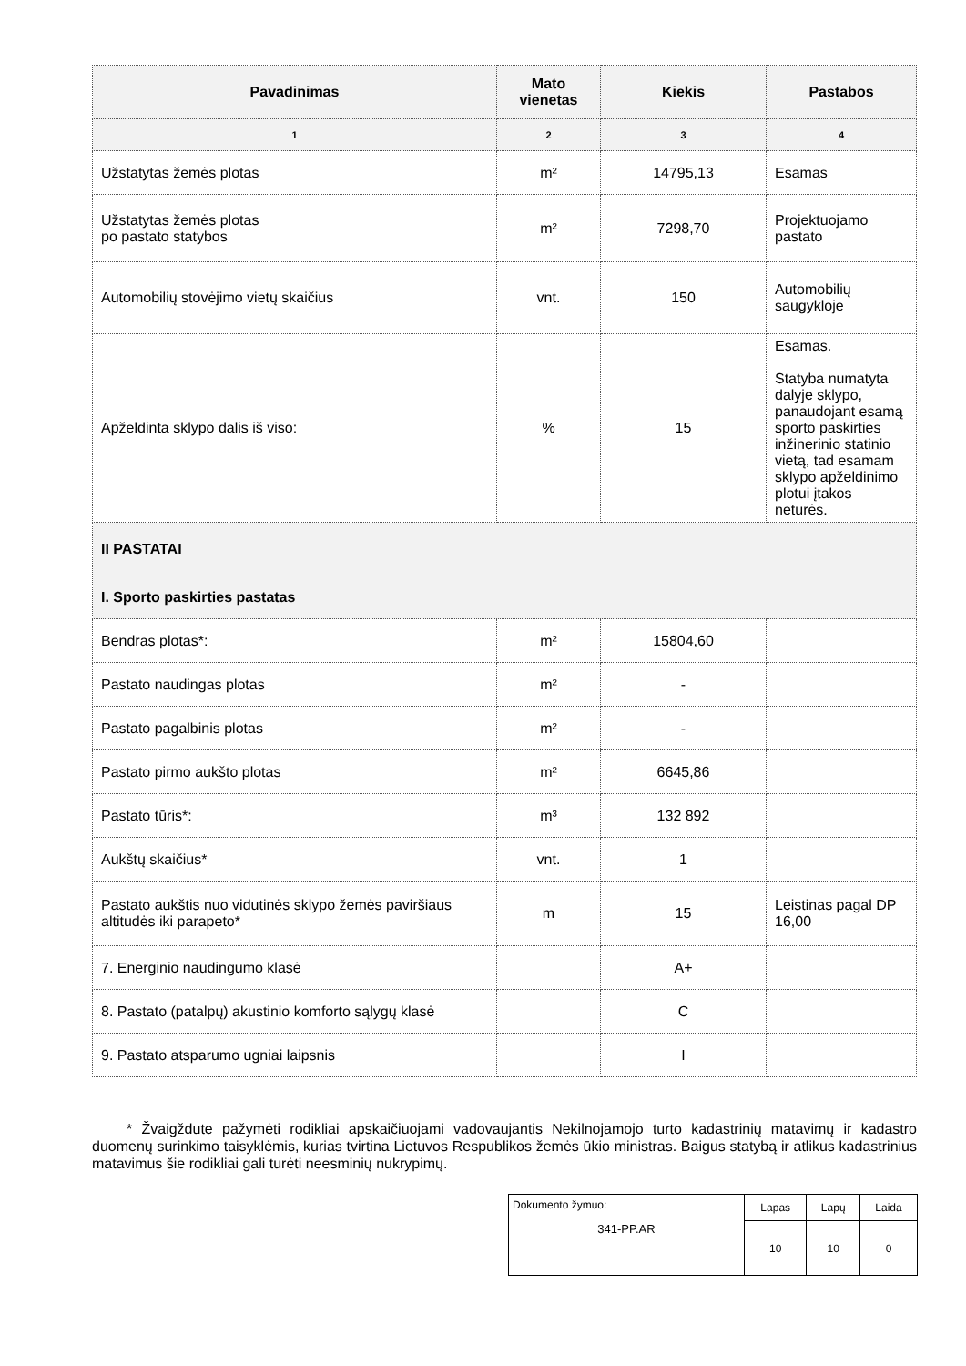| Pavadinimas | Mato vienetas | Kiekis | Pastabos |
| --- | --- | --- | --- |
| 1 | 2 | 3 | 4 |
| Užstatytas žemės plotas | m² | 14795,13 | Esamas |
| Užstatytas žemės plotas po pastato statybos | m² | 7298,70 | Projektuojamo pastato |
| Automobilių stovėjimo vietų skaičius | vnt. | 150 | Automobilių saugykloje |
| Apželdinta sklypo dalis iš viso: | % | 15 | Esamas. Statyba numatyta dalyje sklypo, panaudojant esamą sporto paskirties inžinerinio statinio vietą, tad esamam sklypo apželdinimo plotui įtakos neturės. |
| II PASTATAI | | | |
| I. Sporto paskirties pastatas | | | |
| Bendras plotas*: | m² | 15804,60 | |
| Pastato naudingas plotas | m² | - | |
| Pastato pagalbinis plotas | m² | - | |
| Pastato pirmo aukšto plotas | m² | 6645,86 | |
| Pastato tūris*: | m³ | 132 892 | |
| Aukštų skaičius* | vnt. | 1 | |
| Pastato aukštis nuo vidutinės sklypo žemės paviršiaus altitudės iki parapeto* | m | 15 | Leistinas pagal DP 16,00 |
| 7. Energinio naudingumo klasė | | A+ | |
| 8. Pastato (patalpų) akustinio komforto sąlygų klasė | | C | |
| 9. Pastato atsparumo ugniai laipsnis | | I | |
* Žvaigždute pažymėti rodikliai apskaičiuojami vadovaujantis Nekilnojamojo turto kadastrinių matavimų ir kadastro duomenų surinkimo taisyklėmis, kurias tvirtina Lietuvos Respublikos žemės ūkio ministras. Baigus statybą ir atlikus kadastrinius matavimus šie rodikliai gali turėti neesminių nukrypimų.
| Dokumento žymuo: 341-PP.AR | Lapas | Lapų | Laida |
| | 10 | 10 | 0 |